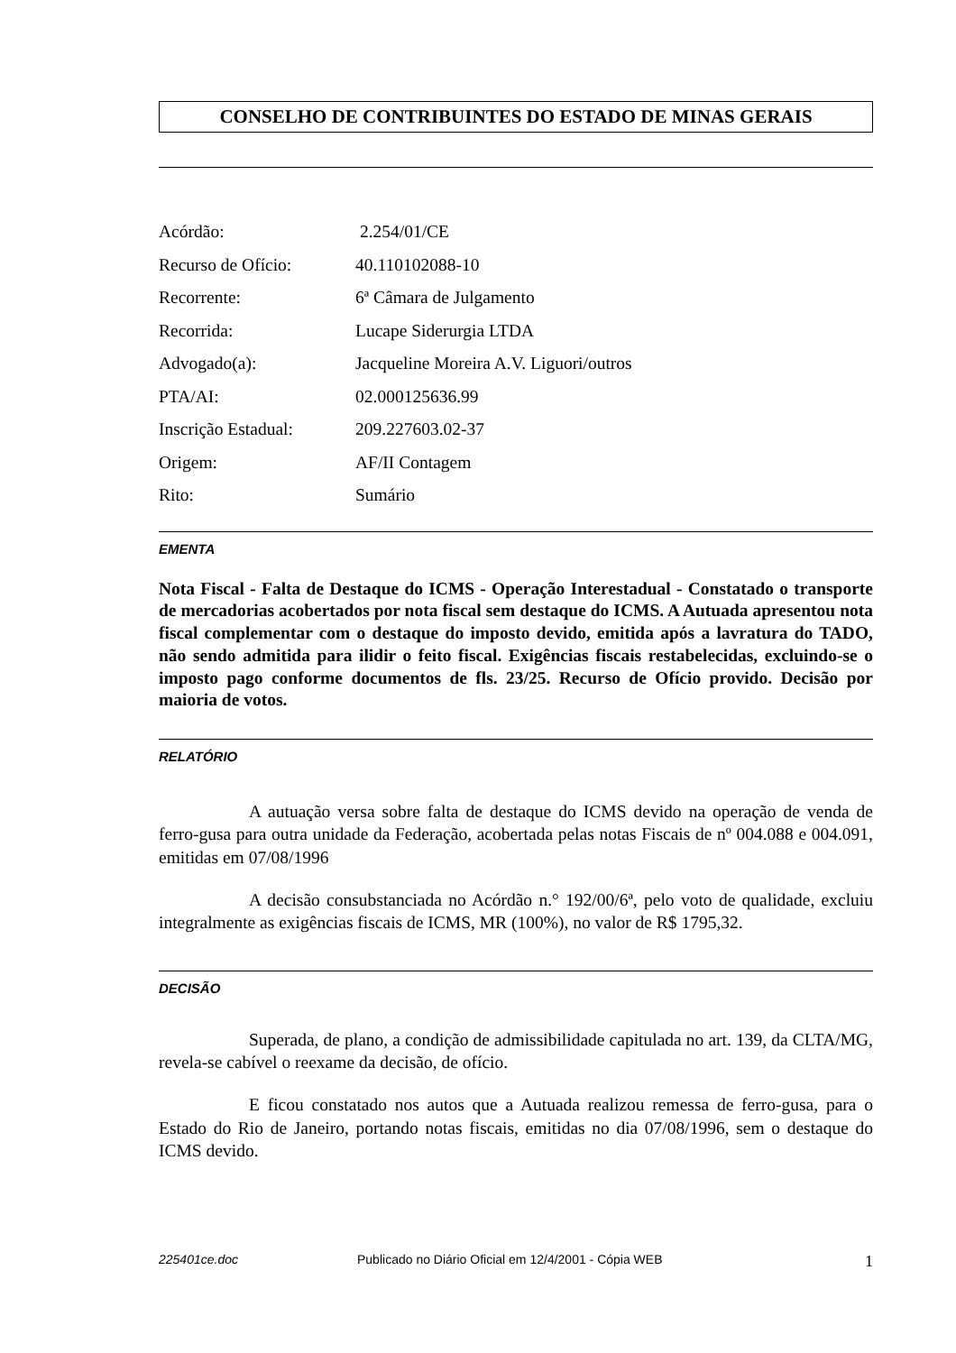CONSELHO DE CONTRIBUINTES DO ESTADO DE MINAS GERAIS
Acórdão: 2.254/01/CE
Recurso de Ofício: 40.110102088-10
Recorrente: 6ª Câmara de Julgamento
Recorrida: Lucape Siderurgia LTDA
Advogado(a): Jacqueline Moreira A.V. Liguori/outros
PTA/AI: 02.000125636.99
Inscrição Estadual: 209.227603.02-37
Origem: AF/II Contagem
Rito: Sumário
EMENTA
Nota Fiscal - Falta de Destaque do ICMS - Operação Interestadual - Constatado o transporte de mercadorias acobertados por nota fiscal sem destaque do ICMS. A Autuada apresentou nota fiscal complementar com o destaque do imposto devido, emitida após a lavratura do TADO, não sendo admitida para ilidir o feito fiscal. Exigências fiscais restabelecidas, excluindo-se o imposto pago conforme documentos de fls. 23/25. Recurso de Ofício provido. Decisão por maioria de votos.
RELATÓRIO
A autuação versa sobre falta de destaque do ICMS devido na operação de venda de ferro-gusa para outra unidade da Federação, acobertada pelas notas Fiscais de nº 004.088 e 004.091, emitidas em 07/08/1996
A decisão consubstanciada no Acórdão n.° 192/00/6ª, pelo voto de qualidade, excluiu integralmente as exigências fiscais de ICMS, MR (100%), no valor de R$ 1795,32.
DECISÃO
Superada, de plano, a condição de admissibilidade capitulada no art. 139, da CLTA/MG, revela-se cabível o reexame da decisão, de ofício.
E ficou constatado nos autos que a Autuada realizou remessa de ferro-gusa, para o Estado do Rio de Janeiro, portando notas fiscais, emitidas no dia 07/08/1996, sem o destaque do ICMS devido.
225401ce.doc Publicado no Diário Oficial em 12/4/2001 - Cópia WEB 1